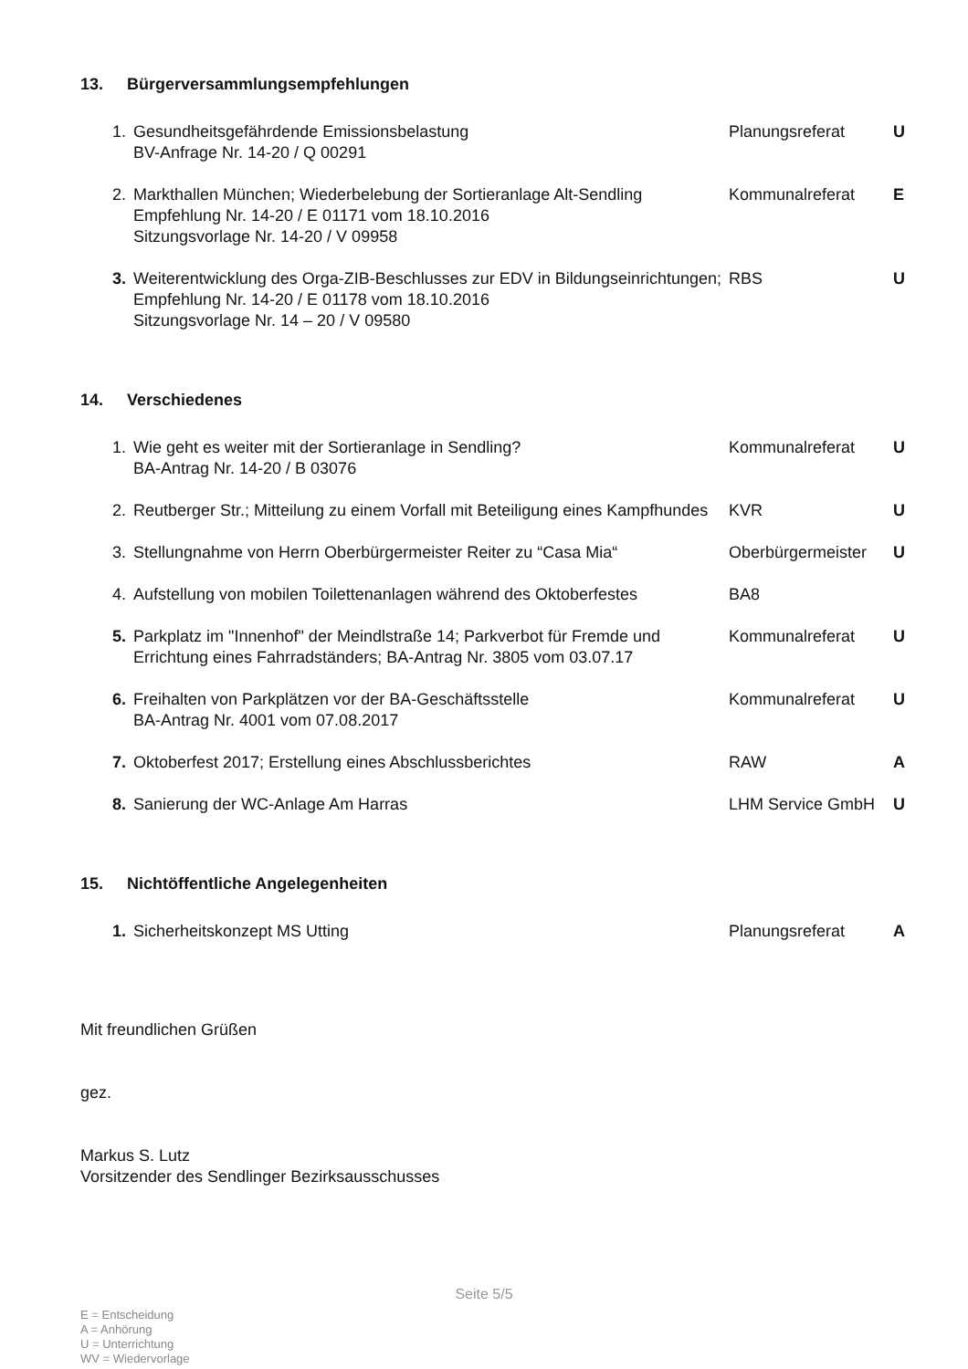13. Bürgerversammlungsempfehlungen
| 1. | Gesundheitsgefährdende Emissionsbelastung BV-Anfrage Nr. 14-20 / Q 00291 | Planungsreferat | U |
| 2. | Markthallen München; Wiederbelebung der Sortieranlage Alt-Sendling Empfehlung Nr. 14-20 / E 01171 vom 18.10.2016 Sitzungsvorlage Nr. 14-20 / V 09958 | Kommunalreferat | E |
| 3. | Weiterentwicklung des Orga-ZIB-Beschlusses zur EDV in Bildungseinrichtungen; Empfehlung Nr. 14-20 / E 01178 vom 18.10.2016 Sitzungsvorlage Nr. 14 – 20 / V 09580 | RBS | U |
14. Verschiedenes
| 1. | Wie geht es weiter mit der Sortieranlage in Sendling? BA-Antrag Nr. 14-20 / B 03076 | Kommunalreferat | U |
| 2. | Reutberger Str.; Mitteilung zu einem Vorfall mit Beteiligung eines Kampfhundes | KVR | U |
| 3. | Stellungnahme von Herrn Oberbürgermeister Reiter zu “Casa Mia“ | Oberbürgermeister | U |
| 4. | Aufstellung von mobilen Toilettenanlagen während des Oktoberfestes | BA8 | |
| 5. | Parkplatz im "Innenhof" der Meindlstraße 14; Parkverbot für Fremde und Errichtung eines Fahrradständers; BA-Antrag Nr. 3805 vom 03.07.17 | Kommunalreferat | U |
| 6. | Freihalten von Parkplätzen vor der BA-Geschäftsstelle BA-Antrag Nr. 4001 vom 07.08.2017 | Kommunalreferat | U |
| 7. | Oktoberfest 2017; Erstellung eines Abschlussberichtes | RAW | A |
| 8. | Sanierung der WC-Anlage Am Harras | LHM Service GmbH | U |
15. Nichtöffentliche Angelegenheiten
| 1. | Sicherheitskonzept MS Utting | Planungsreferat | A |
Mit freundlichen Grüßen
gez.
Markus S. Lutz
Vorsitzender des Sendlinger Bezirksausschusses
Seite 5/5
E = Entscheidung
A = Anhörung
U = Unterrichtung
WV = Wiedervorlage